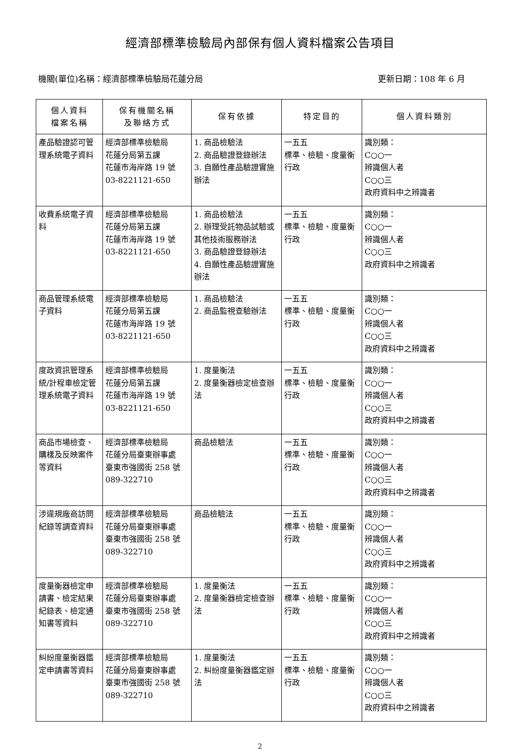經濟部標準檢驗局內部保有個人資料檔案公告項目
機關(單位)名稱：經濟部標準檢驗局花蓮分局 更新日期：108 年 6 月
| 個人資料 檔案名稱 | 保有機關名稱 及聯絡方式 | 保有依據 | 特定目的 | 個人資料類別 |
| --- | --- | --- | --- | --- |
| 產品驗證認可管理系統電子資料 | 經濟部標準檢驗局 花蓮分局第五課 花蓮市海岸路 19 號 03-8221121-650 | 1. 商品檢驗法 2. 商品驗證登錄辦法 3. 自願性產品驗證實施辦法 | 一五五 標準、檢驗、度量衡行政 | 識別類： C○○一 辨識個人者 C○○三 政府資料中之辨識者 |
| 收費系統電子資料 | 經濟部標準檢驗局 花蓮分局第五課 花蓮市海岸路 19 號 03-8221121-650 | 1. 商品檢驗法 2. 辦理受託物品試驗或其他技術服務辦法 3. 商品驗證登錄辦法 4. 自願性產品驗證實施辦法 | 一五五 標準、檢驗、度量衡行政 | 識別類： C○○一 辨識個人者 C○○三 政府資料中之辨識者 |
| 商品管理系統電子資料 | 經濟部標準檢驗局 花蓮分局第五課 花蓮市海岸路 19 號 03-8221121-650 | 1. 商品檢驗法 2. 商品監視查驗辦法 | 一五五 標準、檢驗、度量衡行政 | 識別類： C○○一 辨識個人者 C○○三 政府資料中之辨識者 |
| 度政資訊管理系統/計程車檢定管理系統電子資料 | 經濟部標準檢驗局 花蓮分局第五課 花蓮市海岸路 19 號 03-8221121-650 | 1. 度量衡法 2. 度量衡器檢定檢查辦法 | 一五五 標準、檢驗、度量衡行政 | 識別類： C○○一 辨識個人者 C○○三 政府資料中之辨識者 |
| 商品市場檢查、購樣及反映案件等資料 | 經濟部標準檢驗局 花蓮分局臺東辦事處 臺東市強國街 258 號 089-322710 | 商品檢驗法 | 一五五 標準、檢驗、度量衡行政 | 識別類： C○○一 辨識個人者 C○○三 政府資料中之辨識者 |
| 涉違規廠商訪問紀錄等調查資料 | 經濟部標準檢驗局 花蓮分局臺東辦事處 臺東市強國街 258 號 089-322710 | 商品檢驗法 | 一五五 標準、檢驗、度量衡行政 | 識別類： C○○一 辨識個人者 C○○三 政府資料中之辨識者 |
| 度量衡器檢定申請書、檢定結果紀錄表、檢定通知書等資料 | 經濟部標準檢驗局 花蓮分局臺東辦事處 臺東市強國街 258 號 089-322710 | 1. 度量衡法 2. 度量衡器檢定檢查辦法 | 一五五 標準、檢驗、度量衡行政 | 識別類： C○○一 辨識個人者 C○○三 政府資料中之辨識者 |
| 糾紛度量衡器鑑定申請書等資料 | 經濟部標準檢驗局 花蓮分局臺東辦事處 臺東市強國街 258 號 089-322710 | 1. 度量衡法 2. 糾紛度量衡器鑑定辦法 | 一五五 標準、檢驗、度量衡行政 | 識別類： C○○一 辨識個人者 C○○三 政府資料中之辨識者 |
2